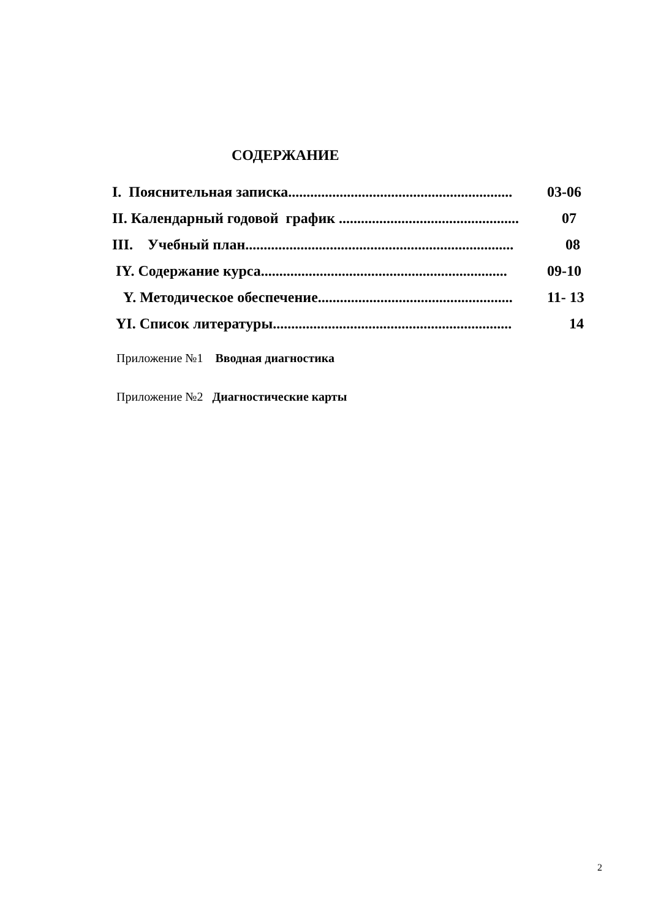СОДЕРЖАНИЕ
I. Пояснительная записка............................................................. 03-06
II. Календарный годовой график ................................................. 07
III. Учебный план......................................................................... 08
IY. Содержание курса................................................................... 09-10
Y. Методическое обеспечение..................................................... 11- 13
YI. Список литературы................................................................. 14
Приложение №1 Вводная диагностика
Приложение №2 Диагностические карты
2